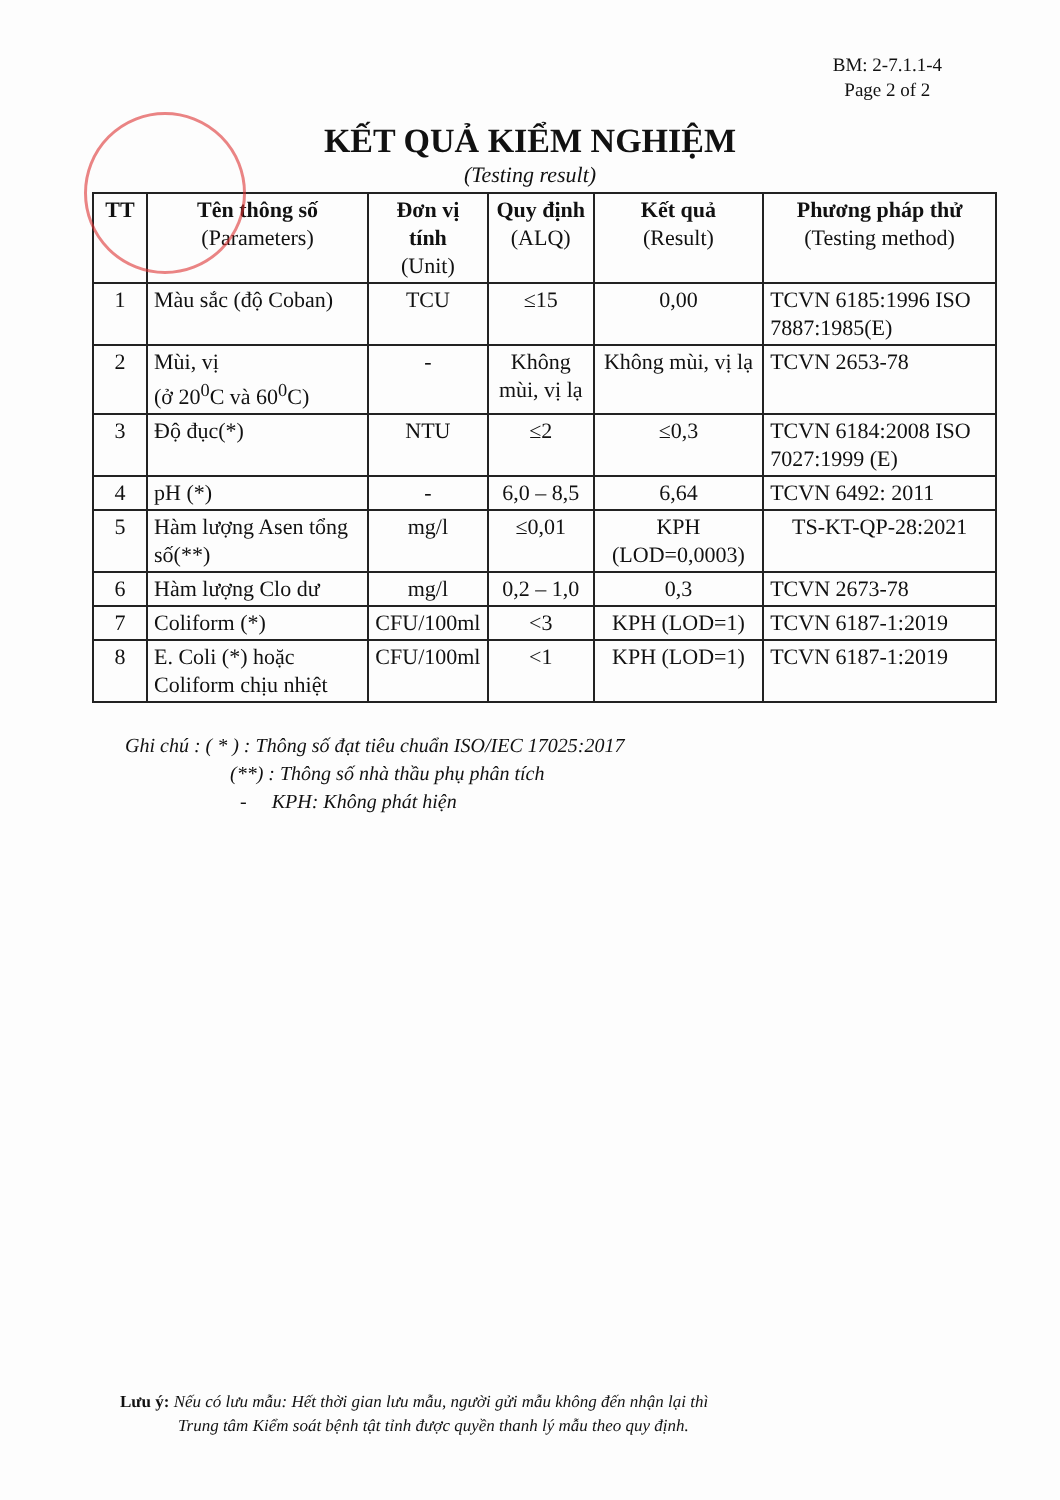BM: 2-7.1.1-4
Page 2 of 2
KẾT QUẢ KIỂM NGHIỆM
(Testing result)
| TT | Tên thông số (Parameters) | Đơn vị tính (Unit) | Quy định (ALQ) | Kết quả (Result) | Phương pháp thử (Testing method) |
| --- | --- | --- | --- | --- | --- |
| 1 | Màu sắc (độ Coban) | TCU | ≤15 | 0,00 | TCVN 6185:1996 ISO 7887:1985(E) |
| 2 | Mùi, vị (ở 20<sup>0</sup>C và 60<sup>0</sup>C) | - | Không mùi, vị lạ | Không mùi, vị lạ | TCVN 2653-78 |
| 3 | Độ đục(*) | NTU | ≤2 | ≤0,3 | TCVN 6184:2008 ISO 7027:1999 (E) |
| 4 | pH (*) | - | 6,0 – 8,5 | 6,64 | TCVN 6492: 2011 |
| 5 | Hàm lượng Asen tổng số(**) | mg/l | ≤0,01 | KPH (LOD=0,0003) | TS-KT-QP-28:2021 |
| 6 | Hàm lượng Clo dư | mg/l | 0,2 – 1,0 | 0,3 | TCVN 2673-78 |
| 7 | Coliform (*) | CFU/100ml | <3 | KPH (LOD=1) | TCVN 6187-1:2019 |
| 8 | E. Coli (*) hoặc Coliform chịu nhiệt | CFU/100ml | <1 | KPH (LOD=1) | TCVN 6187-1:2019 |
Ghi chú : ( * ) : Thông số đạt tiêu chuẩn ISO/IEC 17025:2017
(**) : Thông số nhà thầu phụ phân tích
- KPH: Không phát hiện
Lưu ý: Nếu có lưu mẫu: Hết thời gian lưu mẫu, người gửi mẫu không đến nhận lại thì
Trung tâm Kiểm soát bệnh tật tỉnh được quyền thanh lý mẫu theo quy định.